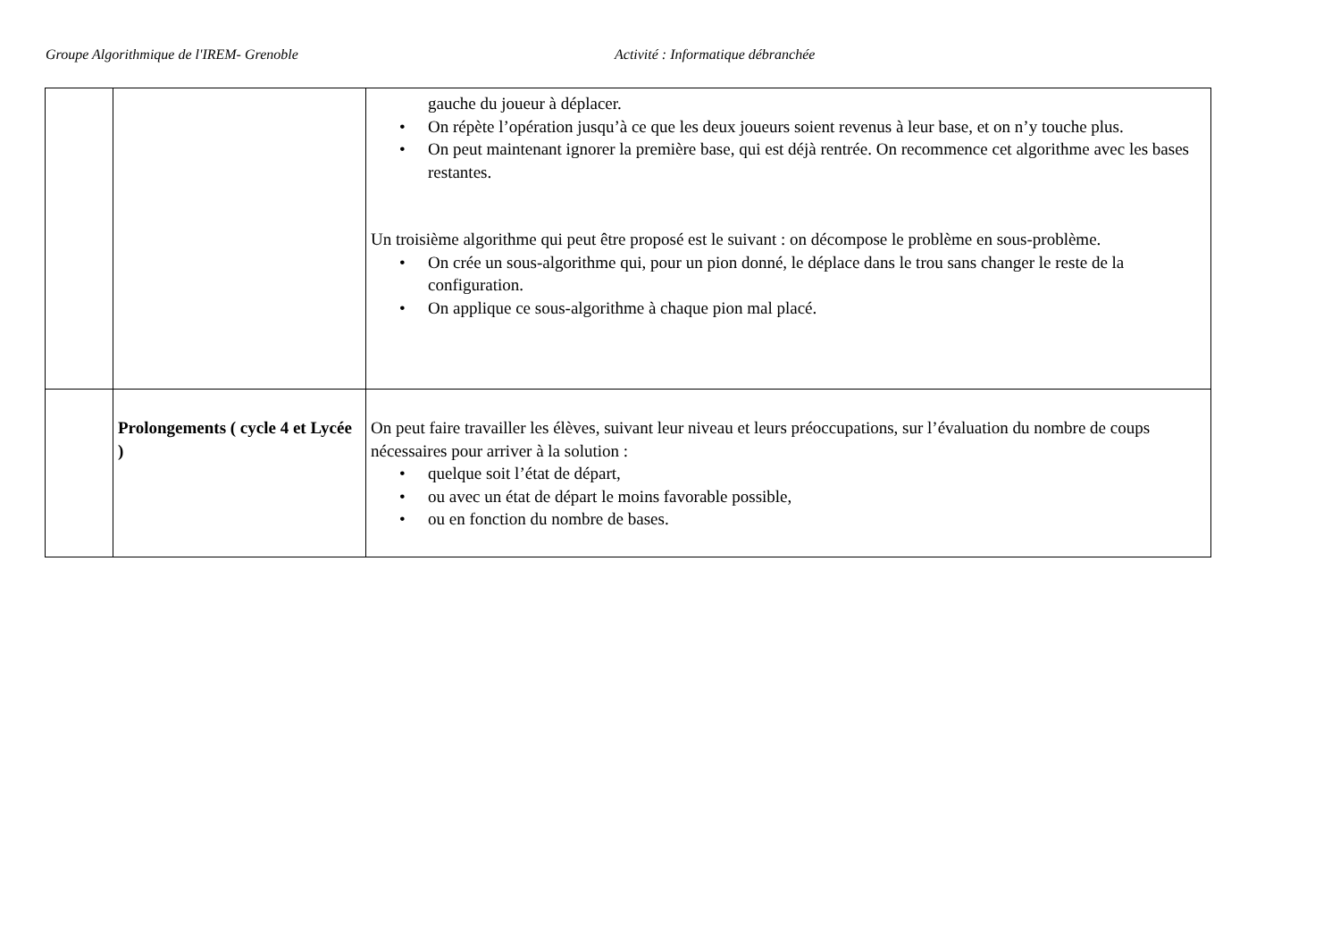Groupe Algorithmique de l'IREM- Grenoble Activité : Informatique débranchée
| | | gauche du joueur à déplacer. • On répète l’opération jusqu’à ce que les deux joueurs soient revenus à leur base, et on n’y touche plus. • On peut maintenant ignorer la première base, qui est déjà rentrée. On recommence cet algorithme avec les bases restantes. Un troisième algorithme qui peut être proposé est le suivant : on décompose le problème en sous-problème. • On crée un sous-algorithme qui, pour un pion donné, le déplace dans le trou sans changer le reste de la configuration. • On applique ce sous-algorithme à chaque pion mal placé. |
| | Prolongements ( cycle 4 et Lycée ) | On peut faire travailler les élèves, suivant leur niveau et leurs préoccupations, sur l’évaluation du nombre de coups nécessaires pour arriver à la solution : • quelque soit l’état de départ, • ou avec un état de départ le moins favorable possible, • ou en fonction du nombre de bases. |